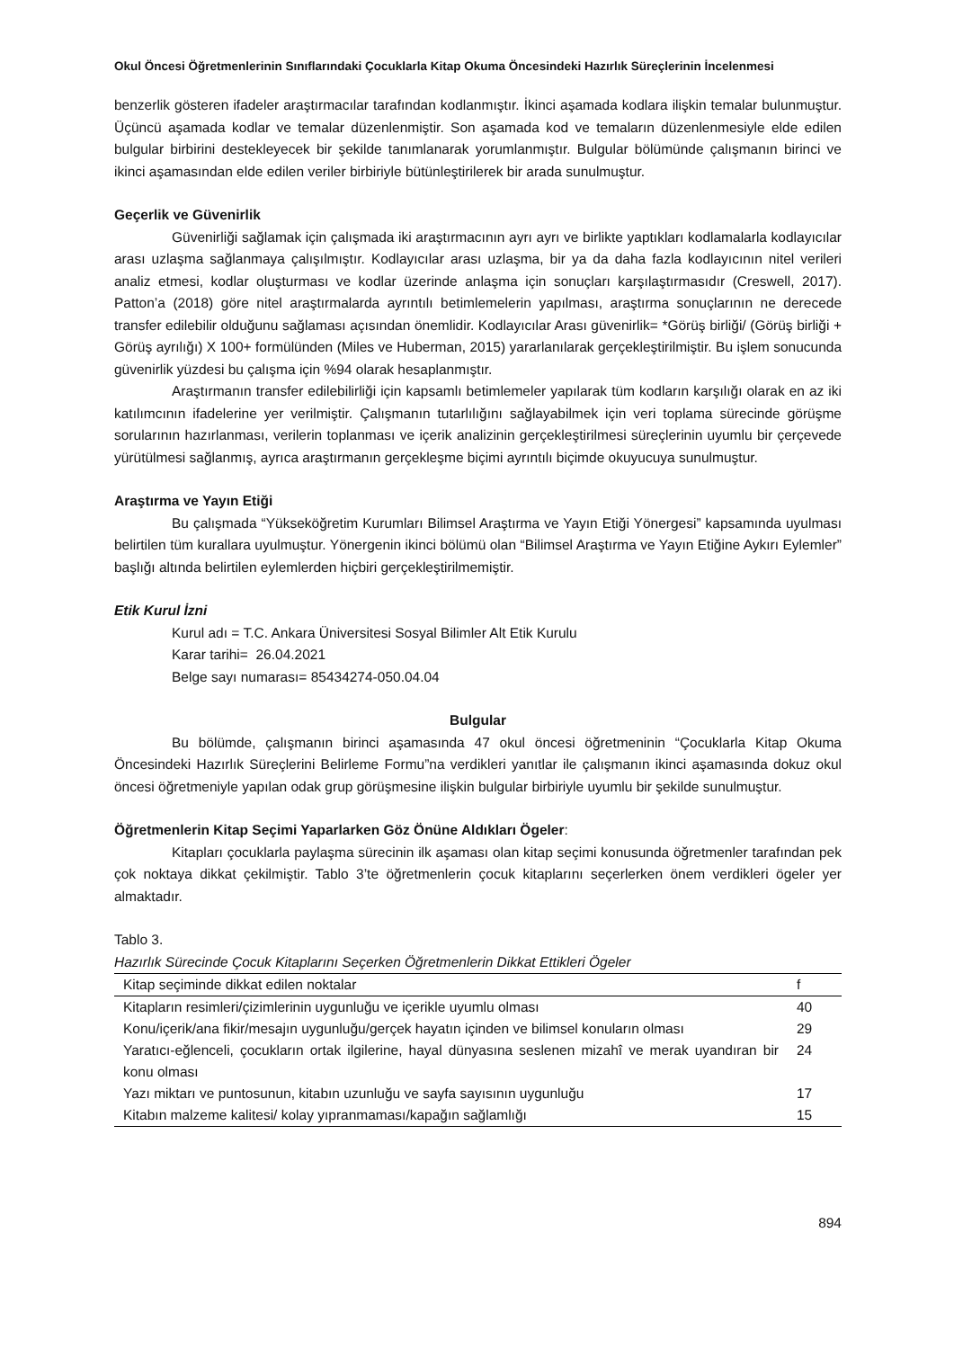Okul Öncesi Öğretmenlerinin Sınıflarındaki Çocuklarla Kitap Okuma Öncesindeki Hazırlık Süreçlerinin İncelenmesi
benzerlik gösteren ifadeler araştırmacılar tarafından kodlanmıştır. İkinci aşamada kodlara ilişkin temalar bulunmuştur. Üçüncü aşamada kodlar ve temalar düzenlenmiştir. Son aşamada kod ve temaların düzenlenmesiyle elde edilen bulgular birbirini destekleyecek bir şekilde tanımlanarak yorumlanmıştır. Bulgular bölümünde çalışmanın birinci ve ikinci aşamasından elde edilen veriler birbiriyle bütünleştirilerek bir arada sunulmuştur.
Geçerlik ve Güvenirlik
Güvenirliği sağlamak için çalışmada iki araştırmacının ayrı ayrı ve birlikte yaptıkları kodlamalarla kodlayıcılar arası uzlaşma sağlanmaya çalışılmıştır. Kodlayıcılar arası uzlaşma, bir ya da daha fazla kodlayıcının nitel verileri analiz etmesi, kodlar oluşturması ve kodlar üzerinde anlaşma için sonuçları karşılaştırmasıdır (Creswell, 2017). Patton’a (2018) göre nitel araştırmalarda ayrıntılı betimlemelerin yapılması, araştırma sonuçlarının ne derecede transfer edilebilir olduğunu sağlaması açısından önemlidir. Kodlayıcılar Arası güvenirlik= *Görüş birliği/ (Görüş birliği + Görüş ayrılığı) X 100+ formülünden (Miles ve Huberman, 2015) yararlanılarak gerçekleştirilmiştir. Bu işlem sonucunda güvenirlik yüzdesi bu çalışma için %94 olarak hesaplanmıştır.
Araştırmanın transfer edilebilirliği için kapsamlı betimlemeler yapılarak tüm kodların karşılığı olarak en az iki katılımcının ifadelerine yer verilmiştir. Çalışmanın tutarlılığını sağlayabilmek için veri toplama sürecinde görüşme sorularının hazırlanması, verilerin toplanması ve içerik analizinin gerçekleştirilmesi süreçlerinin uyumlu bir çerçevede yürütülmesi sağlanmış, ayrıca araştırmanın gerçekleşme biçimi ayrıntılı biçimde okuyucuya sunulmuştur.
Araştırma ve Yayın Etiği
Bu çalışmada “Yükseköğretim Kurumları Bilimsel Araştırma ve Yayın Etiği Yönergesi” kapsamında uyulması belirtilen tüm kurallara uyulmuştur. Yönergenin ikinci bölümü olan “Bilimsel Araştırma ve Yayın Etiğine Aykırı Eylemler” başlığı altında belirtilen eylemlerden hiçbiri gerçekleştirilmemiştir.
Etik Kurul İzni
Kurul adı = T.C. Ankara Üniversitesi Sosyal Bilimler Alt Etik Kurulu
Karar tarihi= 26.04.2021
Belge sayı numarası= 85434274-050.04.04
Bulgular
Bu bölümde, çalışmanın birinci aşamasında 47 okul öncesi öğretmeninin “Çocuklarla Kitap Okuma Öncesindeki Hazırlık Süreçlerini Belirleme Formu”na verdikleri yanıtlar ile çalışmanın ikinci aşamasında dokuz okul öncesi öğretmeniyle yapılan odak grup görüşmesine ilişkin bulgular birbiriyle uyumlu bir şekilde sunulmuştur.
Öğretmenlerin Kitap Seçimi Yaparlarken Göz Önüne Aldıkları Ögeler:
Kitapları çocuklarla paylaşma sürecinin ilk aşaması olan kitap seçimi konusunda öğretmenler tarafından pek çok noktaya dikkat çekilmiştir. Tablo 3’te öğretmenlerin çocuk kitaplarını seçerlerken önem verdikleri ögeler yer almaktadır.
Tablo 3.
Hazırlık Sürecinde Çocuk Kitaplarını Seçerken Öğretmenlerin Dikkat Ettikleri Ögeler
| Kitap seçiminde dikkat edilen noktalar | f |
| --- | --- |
| Kitapların resimleri/çizimlerinin uygunluğu ve içerikle uyumlu olması | 40 |
| Konu/içerik/ana fikir/mesajın uygunluğu/gerçek hayatın içinden ve bilimsel konuların olması | 29 |
| Yaratıcı-eğlenceli, çocukların ortak ilgilerine, hayal dünyasına seslenen mizahî ve merak uyandıran bir konu olması | 24 |
| Yazı miktarı ve puntosunun, kitabın uzunluğu ve sayfa sayısının uygunluğu | 17 |
| Kitabın malzeme kalitesi/ kolay yıpranmaması/kapağın sağlamlığı | 15 |
894